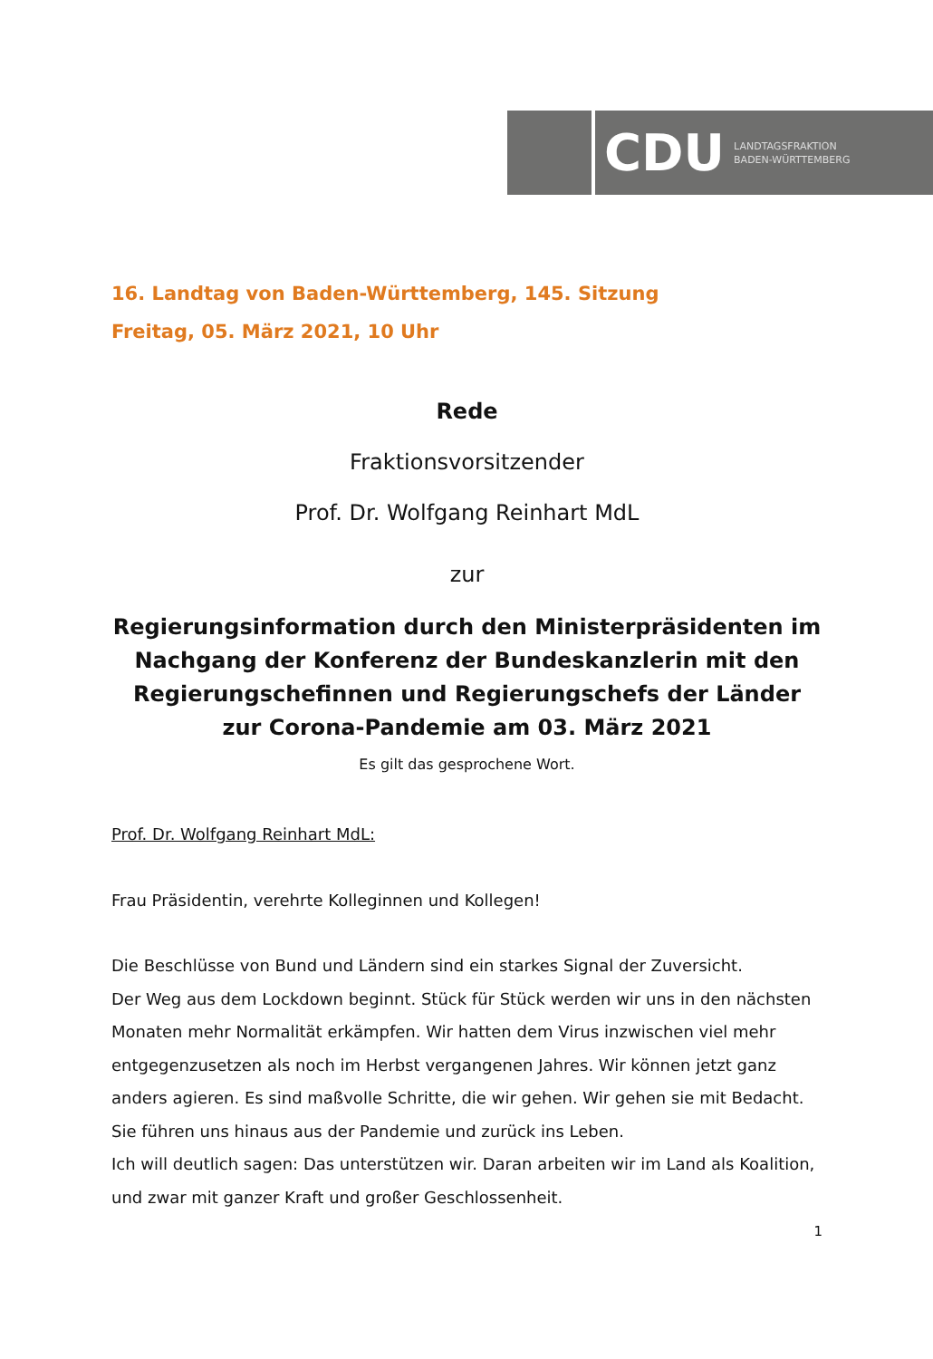CDU LANDTAGSFRAKTION
BADEN-WÜRTTEMBERG
16. Landtag von Baden-Württemberg, 145. Sitzung
Freitag, 05. März 2021, 10 Uhr
Rede
Fraktionsvorsitzender
Prof. Dr. Wolfgang Reinhart MdL
zur
Regierungsinformation durch den Ministerpräsidenten im Nachgang der Konferenz der Bundeskanzlerin mit den Regierungschefinnen und Regierungschefs der Länder zur Corona-Pandemie am 03. März 2021
Es gilt das gesprochene Wort.
Prof. Dr. Wolfgang Reinhart MdL:
Frau Präsidentin, verehrte Kolleginnen und Kollegen!
Die Beschlüsse von Bund und Ländern sind ein starkes Signal der Zuversicht.
Der Weg aus dem Lockdown beginnt. Stück für Stück werden wir uns in den nächsten Monaten mehr Normalität erkämpfen. Wir hatten dem Virus inzwischen viel mehr entgegenzusetzen als noch im Herbst vergangenen Jahres. Wir können jetzt ganz anders agieren. Es sind maßvolle Schritte, die wir gehen. Wir gehen sie mit Bedacht. Sie führen uns hinaus aus der Pandemie und zurück ins Leben.
Ich will deutlich sagen: Das unterstützen wir. Daran arbeiten wir im Land als Koalition, und zwar mit ganzer Kraft und großer Geschlossenheit.
1